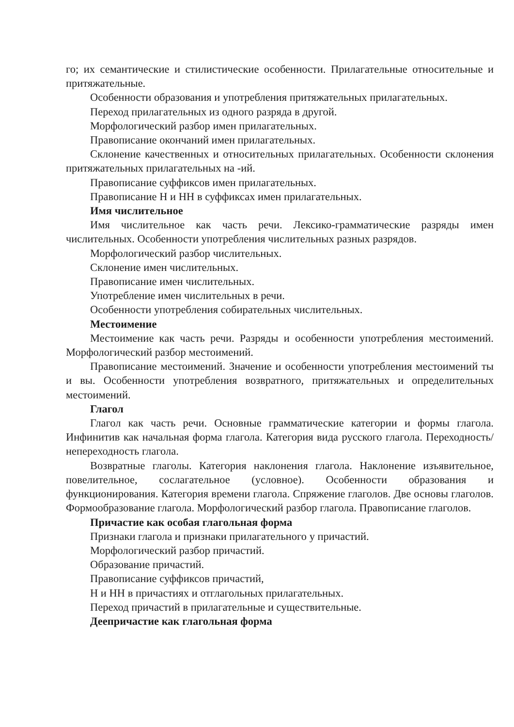го; их семантические и стилистические особенности. Прилагательные относительные и притяжательные.
Особенности образования и употребления притяжательных прилагательных.
Переход прилагательных из одного разряда в другой.
Морфологический разбор имен прилагательных.
Правописание окончаний имен прилагательных.
Склонение качественных и относительных прилагательных. Особенности склонения притяжательных прилагательных на -ий.
Правописание суффиксов имен прилагательных.
Правописание Н и НН в суффиксах имен прилагательных.
Имя числительное
Имя числительное как часть речи. Лексико-грамматические разряды имен числительных. Особенности употребления числительных разных разрядов.
Морфологический разбор числительных.
Склонение имен числительных.
Правописание имен числительных.
Употребление имен числительных в речи.
Особенности употребления собирательных числительных.
Местоимение
Местоимение как часть речи. Разряды и особенности употребления местоимений. Морфологический разбор местоимений.
Правописание местоимений. Значение и особенности употребления местоимений ты и вы. Особенности употребления возвратного, притяжательных и определительных местоимений.
Глагол
Глагол как часть речи. Основные грамматические категории и формы глагола. Инфинитив как начальная форма глагола. Категория вида русского глагола. Переходность/непереходность глагола.
Возвратные глаголы. Категория наклонения глагола. Наклонение изъявительное, повелительное, сослагательное (условное). Особенности образования и функционирования. Категория времени глагола. Спряжение глаголов. Две основы глаголов. Формообразование глагола. Морфологический разбор глагола. Правописание глаголов.
Причастие как особая глагольная форма
Признаки глагола и признаки прилагательного у причастий.
Морфологический разбор причастий.
Образование причастий.
Правописание суффиксов причастий,
Н и НН в причастиях и отглагольных прилагательных.
Переход причастий в прилагательные и существительные.
Деепричастие как глагольная форма